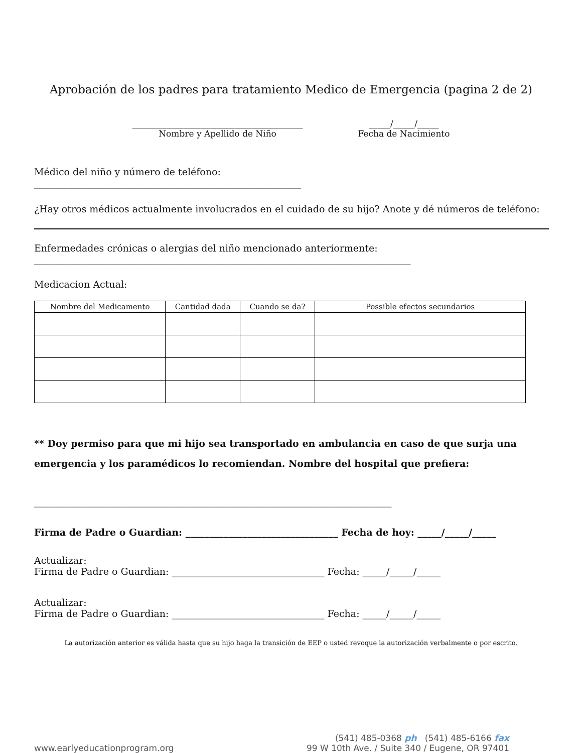Aprobación de los padres para tratamiento Medico de Emergencia (pagina 2 de 2)
________________________________________
Nombre y Apellido de Niño
_____/_____/_____
Fecha de Nacimiento
Médico del niño y número de teléfono:
________________________________________________________
¿Hay otros médicos actualmente involucrados en el cuidado de su hijo? Anote y dé números de teléfono:
Enfermedades crónicas o alergias del niño mencionado anteriormente:
_______________________________________________________________________________
Medicacion Actual:
| Nombre del Medicamento | Cantidad dada | Cuando se da? | Possible efectos secundarios |
| --- | --- | --- | --- |
** Doy permiso para que mi hijo sea transportado en ambulancia en caso de que surja una emergencia y los paramédicos lo recomiendan. Nombre del hospital que prefiera:
___________________________________________________________________________
Firma de Padre o Guardian: ________________________________ Fecha de hoy: _____/_____/_____
Actualizar:
Firma de Padre o Guardian: ________________________________ Fecha: _____/_____/_____
Actualizar:
Firma de Padre o Guardian: ________________________________ Fecha: _____/_____/_____
La autorización anterior es válida hasta que su hijo haga la transición de EEP o usted revoque la autorización verbalmente o por escrito.
www.earlyeducationprogram.org
(541) 485-0368 ph (541) 485-6166 fax
99 W 10th Ave. / Suite 340 / Eugene, OR 97401